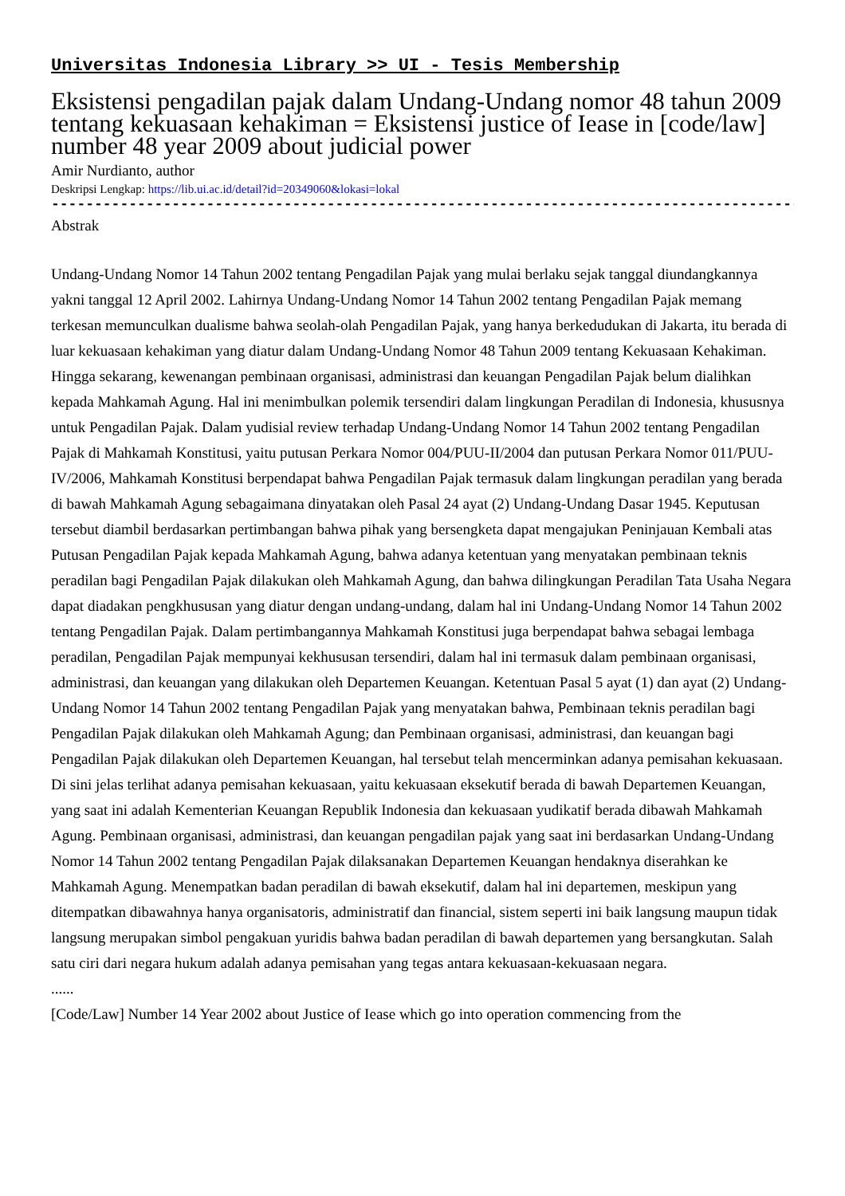Universitas Indonesia Library >> UI - Tesis Membership
Eksistensi pengadilan pajak dalam Undang-Undang nomor 48 tahun 2009 tentang kekuasaan kehakiman = Eksistensi justice of Iease in [code/law] number 48 year 2009 about judicial power
Amir Nurdianto, author
Deskripsi Lengkap: https://lib.ui.ac.id/detail?id=20349060&lokasi=lokal
------------------------------------------------------------------------------------------
Abstrak
Undang-Undang Nomor 14 Tahun 2002 tentang Pengadilan Pajak yang mulai berlaku sejak tanggal diundangkannya yakni tanggal 12 April 2002. Lahirnya Undang-Undang Nomor 14 Tahun 2002 tentang Pengadilan Pajak memang terkesan memunculkan dualisme bahwa seolah-olah Pengadilan Pajak, yang hanya berkedudukan di Jakarta, itu berada di luar kekuasaan kehakiman yang diatur dalam Undang-Undang Nomor 48 Tahun 2009 tentang Kekuasaan Kehakiman. Hingga sekarang, kewenangan pembinaan organisasi, administrasi dan keuangan Pengadilan Pajak belum dialihkan kepada Mahkamah Agung. Hal ini menimbulkan polemik tersendiri dalam lingkungan Peradilan di Indonesia, khususnya untuk Pengadilan Pajak. Dalam yudisial review terhadap Undang-Undang Nomor 14 Tahun 2002 tentang Pengadilan Pajak di Mahkamah Konstitusi, yaitu putusan Perkara Nomor 004/PUU-II/2004 dan putusan Perkara Nomor 011/PUU-IV/2006, Mahkamah Konstitusi berpendapat bahwa Pengadilan Pajak termasuk dalam lingkungan peradilan yang berada di bawah Mahkamah Agung sebagaimana dinyatakan oleh Pasal 24 ayat (2) Undang-Undang Dasar 1945. Keputusan tersebut diambil berdasarkan pertimbangan bahwa pihak yang bersengketa dapat mengajukan Peninjauan Kembali atas Putusan Pengadilan Pajak kepada Mahkamah Agung, bahwa adanya ketentuan yang menyatakan pembinaan teknis peradilan bagi Pengadilan Pajak dilakukan oleh Mahkamah Agung, dan bahwa dilingkungan Peradilan Tata Usaha Negara dapat diadakan pengkhususan yang diatur dengan undang-undang, dalam hal ini Undang-Undang Nomor 14 Tahun 2002 tentang Pengadilan Pajak. Dalam pertimbangannya Mahkamah Konstitusi juga berpendapat bahwa sebagai lembaga peradilan, Pengadilan Pajak mempunyai kekhususan tersendiri, dalam hal ini termasuk dalam pembinaan organisasi, administrasi, dan keuangan yang dilakukan oleh Departemen Keuangan. Ketentuan Pasal 5 ayat (1) dan ayat (2) Undang-Undang Nomor 14 Tahun 2002 tentang Pengadilan Pajak yang menyatakan bahwa, Pembinaan teknis peradilan bagi Pengadilan Pajak dilakukan oleh Mahkamah Agung; dan Pembinaan organisasi, administrasi, dan keuangan bagi Pengadilan Pajak dilakukan oleh Departemen Keuangan, hal tersebut telah mencerminkan adanya pemisahan kekuasaan. Di sini jelas terlihat adanya pemisahan kekuasaan, yaitu kekuasaan eksekutif berada di bawah Departemen Keuangan, yang saat ini adalah Kementerian Keuangan Republik Indonesia dan kekuasaan yudikatif berada dibawah Mahkamah Agung. Pembinaan organisasi, administrasi, dan keuangan pengadilan pajak yang saat ini berdasarkan Undang-Undang Nomor 14 Tahun 2002 tentang Pengadilan Pajak dilaksanakan Departemen Keuangan hendaknya diserahkan ke Mahkamah Agung. Menempatkan badan peradilan di bawah eksekutif, dalam hal ini departemen, meskipun yang ditempatkan dibawahnya hanya organisatoris, administratif dan financial, sistem seperti ini baik langsung maupun tidak langsung merupakan simbol pengakuan yuridis bahwa badan peradilan di bawah departemen yang bersangkutan. Salah satu ciri dari negara hukum adalah adanya pemisahan yang tegas antara kekuasaan-kekuasaan negara.
......
[Code/Law] Number 14 Year 2002 about Justice of Iease which go into operation commencing from the